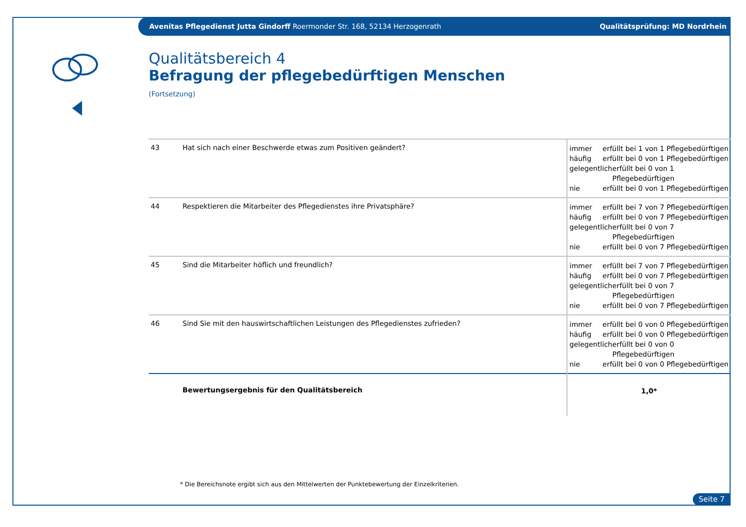Avenitas Pflegedienst Jutta Gindorff Roermonder Str. 168, 52134 Herzogenrath Qualitätsprüfung: MD Nordrhein
Qualitätsbereich 4
Befragung der pflegebedürftigen Menschen
(Fortsetzung)
| 43 | Hat sich nach einer Beschwerde etwas zum Positiven geändert? | immer erfüllt bei 1 von 1 Pflegebedürftigen häufig erfüllt bei 0 von 1 Pflegebedürftigen gelegentlich erfüllt bei 0 von 1 Pflegebedürftigen nie erfüllt bei 0 von 1 Pflegebedürftigen |
| 44 | Respektieren die Mitarbeiter des Pflegedienstes ihre Privatsphäre? | immer erfüllt bei 7 von 7 Pflegebedürftigen häufig erfüllt bei 0 von 7 Pflegebedürftigen gelegentlich erfüllt bei 0 von 7 Pflegebedürftigen nie erfüllt bei 0 von 7 Pflegebedürftigen |
| 45 | Sind die Mitarbeiter höflich und freundlich? | immer erfüllt bei 7 von 7 Pflegebedürftigen häufig erfüllt bei 0 von 7 Pflegebedürftigen gelegentlich erfüllt bei 0 von 7 Pflegebedürftigen nie erfüllt bei 0 von 7 Pflegebedürftigen |
| 46 | Sind Sie mit den hauswirtschaftlichen Leistungen des Pflegedienstes zufrieden? | immer erfüllt bei 0 von 0 Pflegebedürftigen häufig erfüllt bei 0 von 0 Pflegebedürftigen gelegentlich erfüllt bei 0 von 0 Pflegebedürftigen nie erfüllt bei 0 von 0 Pflegebedürftigen |
| | Bewertungsergebnis für den Qualitätsbereich | 1,0* |
* Die Bereichsnote ergibt sich aus den Mittelwerten der Punktebewertung der Einzelkriterien.
Seite 7